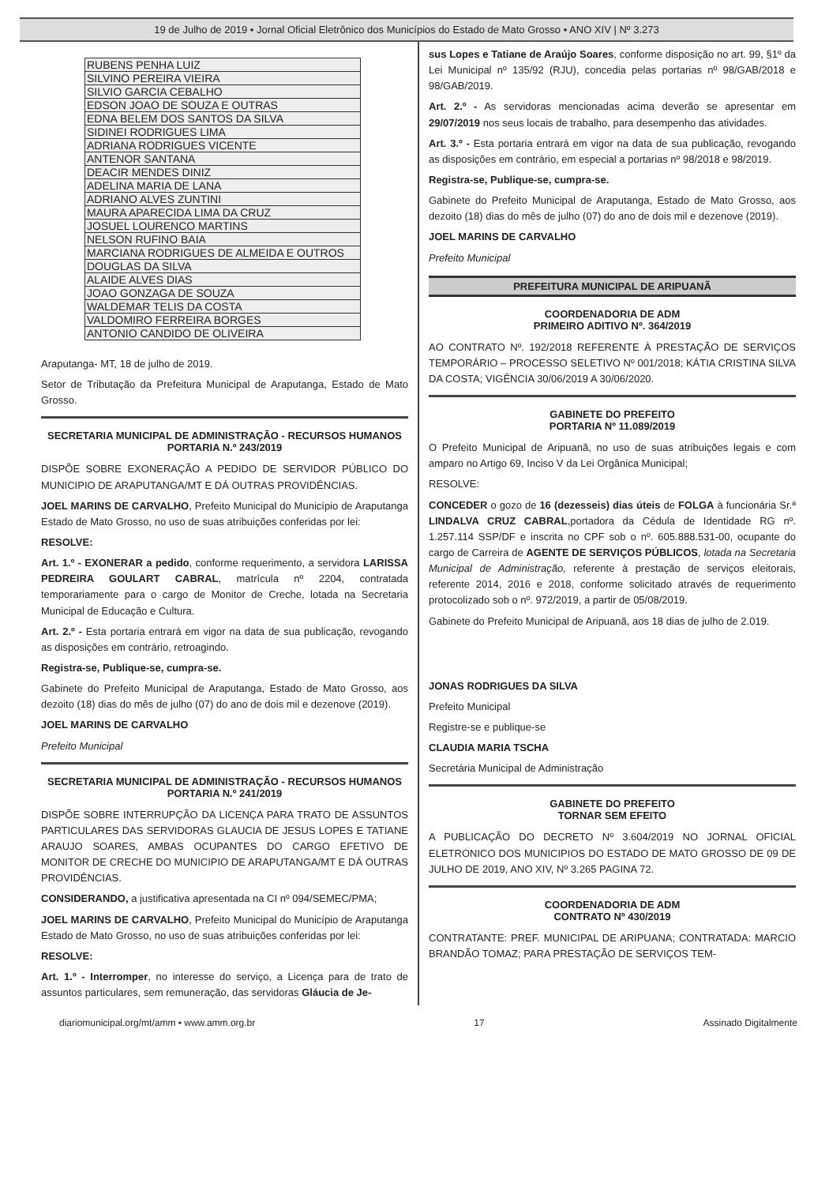19 de Julho de 2019 • Jornal Oficial Eletrônico dos Municípios do Estado de Mato Grosso • ANO XIV | Nº 3.273
| RUBENS PENHA LUIZ |
| SILVINO PEREIRA VIEIRA |
| SILVIO GARCIA CEBALHO |
| EDSON JOAO DE SOUZA E OUTRAS |
| EDNA BELEM DOS SANTOS DA SILVA |
| SIDINEI RODRIGUES LIMA |
| ADRIANA RODRIGUES VICENTE |
| ANTENOR SANTANA |
| DEACIR MENDES DINIZ |
| ADELINA MARIA DE LANA |
| ADRIANO ALVES ZUNTINI |
| MAURA APARECIDA LIMA DA CRUZ |
| JOSUEL LOURENCO MARTINS |
| NELSON RUFINO BAIA |
| MARCIANA RODRIGUES DE ALMEIDA E OUTROS |
| DOUGLAS DA SILVA |
| ALAIDE ALVES DIAS |
| JOAO GONZAGA DE SOUZA |
| WALDEMAR TELIS DA COSTA |
| VALDOMIRO FERREIRA BORGES |
| ANTONIO CANDIDO DE OLIVEIRA |
Araputanga- MT, 18 de julho de 2019.
Setor de Tributação da Prefeitura Municipal de Araputanga, Estado de Mato Grosso.
SECRETARIA MUNICIPAL DE ADMINISTRAÇÃO - RECURSOS HUMANOS
PORTARIA N.º 243/2019
DISPÕE SOBRE EXONERAÇÃO A PEDIDO DE SERVIDOR PÚBLICO DO MUNICIPIO DE ARAPUTANGA/MT E DÁ OUTRAS PROVIDÊNCIAS.
JOEL MARINS DE CARVALHO, Prefeito Municipal do Município de Araputanga Estado de Mato Grosso, no uso de suas atribuições conferidas por lei:
RESOLVE:
Art. 1.º - EXONERAR a pedido, conforme requerimento, a servidora LARISSA PEDREIRA GOULART CABRAL, matrícula nº 2204, contratada temporariamente para o cargo de Monitor de Creche, lotada na Secretaria Municipal de Educação e Cultura.
Art. 2.º - Esta portaria entrará em vigor na data de sua publicação, revogando as disposições em contrário, retroagindo.
Registra-se, Publique-se, cumpra-se.
Gabinete do Prefeito Municipal de Araputanga, Estado de Mato Grosso, aos dezoito (18) dias do mês de julho (07) do ano de dois mil e dezenove (2019).
JOEL MARINS DE CARVALHO
Prefeito Municipal
SECRETARIA MUNICIPAL DE ADMINISTRAÇÃO - RECURSOS HUMANOS
PORTARIA N.º 241/2019
DISPÕE SOBRE INTERRUPÇÃO DA LICENÇA PARA TRATO DE ASSUNTOS PARTICULARES DAS SERVIDORAS GLAUCIA DE JESUS LOPES E TATIANE ARAUJO SOARES, AMBAS OCUPANTES DO CARGO EFETIVO DE MONITOR DE CRECHE DO MUNICIPIO DE ARAPUTANGA/MT E DÁ OUTRAS PROVIDÊNCIAS.
CONSIDERANDO, a justificativa apresentada na CI nº 094/SEMEC/PMA;
JOEL MARINS DE CARVALHO, Prefeito Municipal do Município de Araputanga Estado de Mato Grosso, no uso de suas atribuições conferidas por lei:
RESOLVE:
Art. 1.º - Interromper, no interesse do serviço, a Licença para de trato de assuntos particulares, sem remuneração, das servidoras Gláucia de Je-
sus Lopes e Tatiane de Araújo Soares, conforme disposição no art. 99, §1º da Lei Municipal nº 135/92 (RJU), concedia pelas portarias nº 98/GAB/2018 e 98/GAB/2019.
Art. 2.º - As servidoras mencionadas acima deverão se apresentar em 29/07/2019 nos seus locais de trabalho, para desempenho das atividades.
Art. 3.º - Esta portaria entrará em vigor na data de sua publicação, revogando as disposições em contrário, em especial a portarias nº 98/2018 e 98/2019.
Registra-se, Publique-se, cumpra-se.
Gabinete do Prefeito Municipal de Araputanga, Estado de Mato Grosso, aos dezoito (18) dias do mês de julho (07) do ano de dois mil e dezenove (2019).
JOEL MARINS DE CARVALHO
Prefeito Municipal
PREFEITURA MUNICIPAL DE ARIPUANÃ
COORDENADORIA DE ADM
PRIMEIRO ADITIVO Nº. 364/2019
AO CONTRATO Nº. 192/2018 REFERENTE À PRESTAÇÃO DE SERVIÇOS TEMPORÁRIO – PROCESSO SELETIVO Nº 001/2018; KÁTIA CRISTINA SILVA DA COSTA; VIGÊNCIA 30/06/2019 A 30/06/2020.
GABINETE DO PREFEITO
PORTARIA Nº 11.089/2019
O Prefeito Municipal de Aripuanã, no uso de suas atribuições legais e com amparo no Artigo 69, Inciso V da Lei Orgânica Municipal;
RESOLVE:
CONCEDER o gozo de 16 (dezesseis) dias úteis de FOLGA à funcionária Sr.ª LINDALVA CRUZ CABRAL,portadora da Cédula de Identidade RG nº. 1.257.114 SSP/DF e inscrita no CPF sob o nº. 605.888.531-00, ocupante do cargo de Carreira de AGENTE DE SERVIÇOS PÚBLICOS, lotada na Secretaria Municipal de Administração, referente à prestação de serviços eleitorais, referente 2014, 2016 e 2018, conforme solicitado através de requerimento protocolizado sob o nº. 972/2019, a partir de 05/08/2019.
Gabinete do Prefeito Municipal de Aripuanã, aos 18 dias de julho de 2.019.
JONAS RODRIGUES DA SILVA
Prefeito Municipal
Registre-se e publique-se
CLAUDIA MARIA TSCHA
Secretária Municipal de Administração
GABINETE DO PREFEITO
TORNAR SEM EFEITO
A PUBLICAÇÃO DO DECRETO Nº 3.604/2019 NO JORNAL OFICIAL ELETRONICO DOS MUNICIPIOS DO ESTADO DE MATO GROSSO DE 09 DE JULHO DE 2019, ANO XIV, Nº 3.265 PAGINA 72.
COORDENADORIA DE ADM
CONTRATO Nº 430/2019
CONTRATANTE: PREF. MUNICIPAL DE ARIPUANA; CONTRATADA: MARCIO BRANDÃO TOMAZ; PARA PRESTAÇÃO DE SERVIÇOS TEM-
diariomunicipal.org/mt/amm • www.amm.org.br 17 Assinado Digitalmente